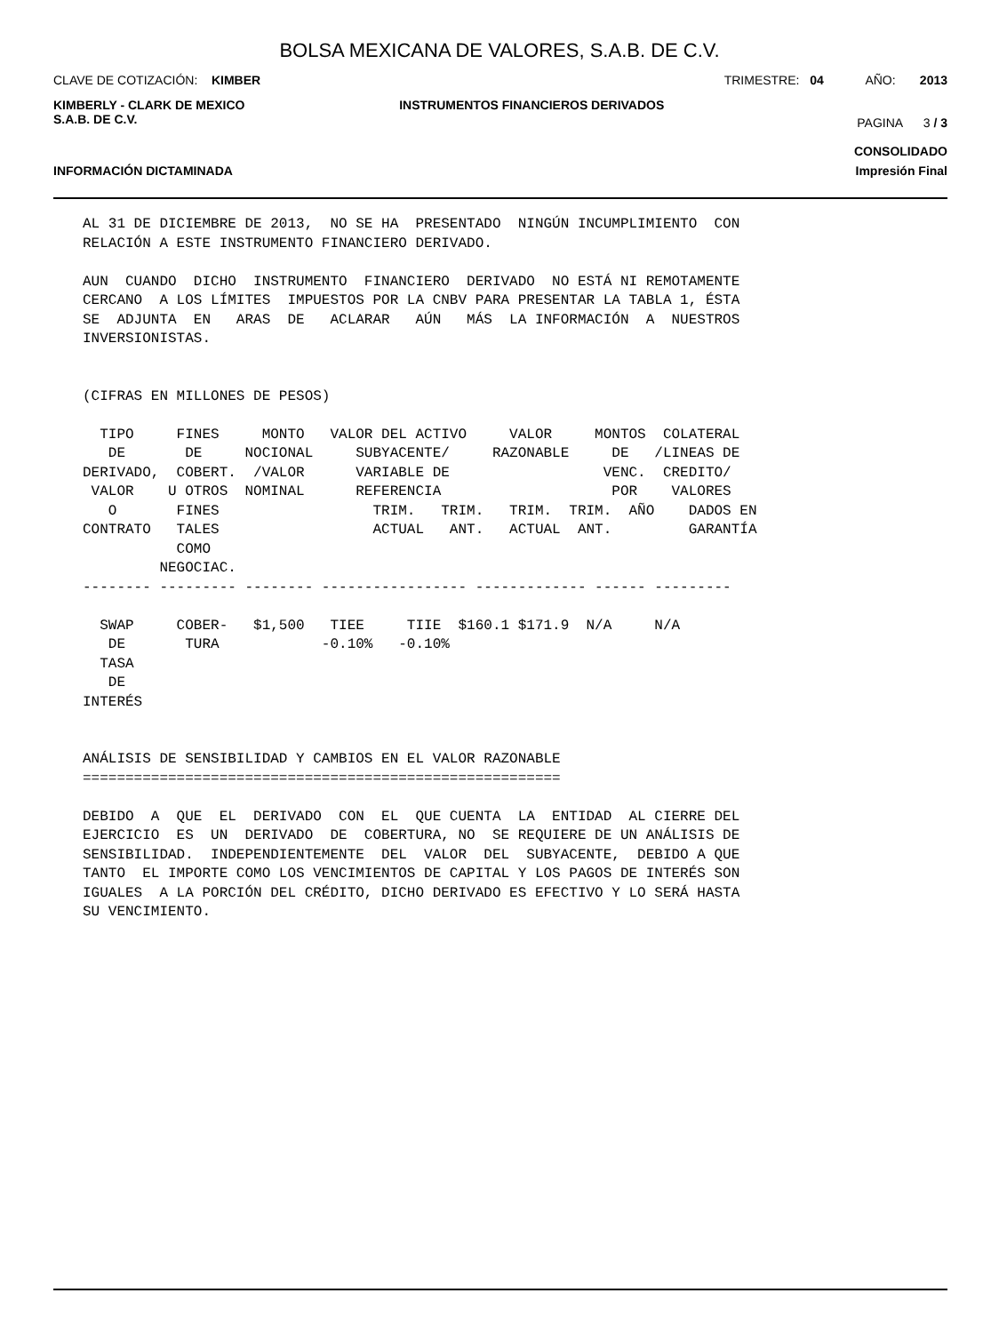BOLSA MEXICANA DE VALORES, S.A.B. DE C.V.
CLAVE DE COTIZACIÓN: KIMBER TRIMESTRE: 04 AÑO: 2013
KIMBERLY - CLARK DE MEXICO
S.A.B. DE C.V.
INSTRUMENTOS FINANCIEROS DERIVADOS
PAGINA 3 / 3
CONSOLIDADO
INFORMACIÓN DICTAMINADA Impresión Final
AL 31 DE DICIEMBRE DE 2013, NO SE HA PRESENTADO NINGÚN INCUMPLIMIENTO CON RELACIÓN A ESTE INSTRUMENTO FINANCIERO DERIVADO. AUN CUANDO DICHO INSTRUMENTO FINANCIERO DERIVADO NO ESTÁ NI REMOTAMENTE CERCANO A LOS LÍMITES IMPUESTOS POR LA CNBV PARA PRESENTAR LA TABLA 1, ÉSTA SE ADJUNTA EN ARAS DE ACLARAR AÚN MÁS LA INFORMACIÓN A NUESTROS INVERSIONISTAS. (CIFRAS EN MILLONES DE PESOS) TIPO FINES MONTO VALOR DEL ACTIVO VALOR MONTOS COLATERAL DE DE NOCIONAL SUBYACENTE/ RAZONABLE DE /LINEAS DE DERIVADO, COBERT. /VALOR VARIABLE DE VENC. CREDITO/ VALOR U OTROS NOMINAL REFERENCIA POR VALORES O FINES TRIM. TRIM. TRIM. TRIM. AÑO DADOS EN CONTRATO TALES ACTUAL ANT. ACTUAL ANT. GARANTÍA COMO NEGOCIAC. -------- --------- -------- ----------------- ------------- ------ --------- SWAP COBER- $1,500 TIEE TIIE $160.1 $171.9 N/A N/A DE TURA -0.10% -0.10% TASA DE INTERÉS ANÁLISIS DE SENSIBILIDAD Y CAMBIOS EN EL VALOR RAZONABLE ======================================================== DEBIDO A QUE EL DERIVADO CON EL QUE CUENTA LA ENTIDAD AL CIERRE DEL EJERCICIO ES UN DERIVADO DE COBERTURA, NO SE REQUIERE DE UN ANÁLISIS DE SENSIBILIDAD. INDEPENDIENTEMENTE DEL VALOR DEL SUBYACENTE, DEBIDO A QUE TANTO EL IMPORTE COMO LOS VENCIMIENTOS DE CAPITAL Y LOS PAGOS DE INTERÉS SON IGUALES A LA PORCIÓN DEL CRÉDITO, DICHO DERIVADO ES EFECTIVO Y LO SERÁ HASTA SU VENCIMIENTO.